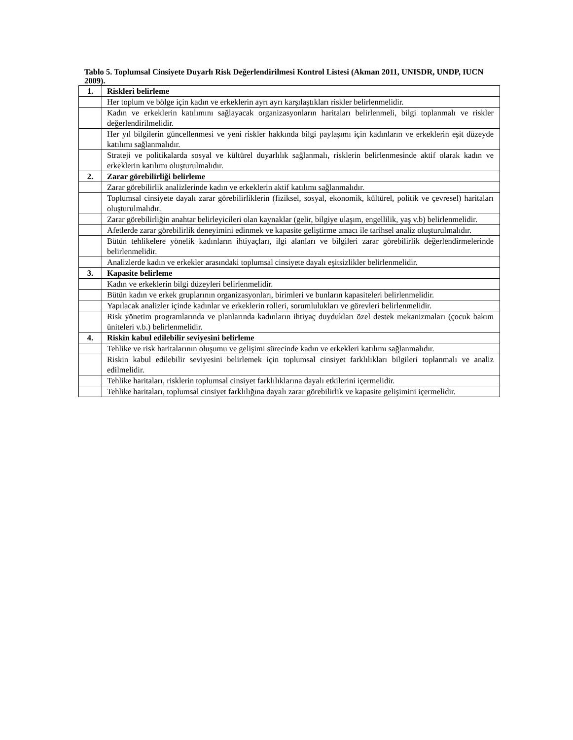Tablo 5. Toplumsal Cinsiyete Duyarlı Risk Değerlendirilmesi Kontrol Listesi (Akman 2011, UNISDR, UNDP, IUCN 2009).
| 1. | Riskleri belirleme |
| | Her toplum ve bölge için kadın ve erkeklerin ayrı ayrı karşılaştıkları riskler belirlenmelidir. |
| | Kadın ve erkeklerin katılımını sağlayacak organizasyonların haritaları belirlenmeli, bilgi toplanmalı ve riskler değerlendirilmelidir. |
| | Her yıl bilgilerin güncellenmesi ve yeni riskler hakkında bilgi paylaşımı için kadınların ve erkeklerin eşit düzeyde katılımı sağlanmalıdır. |
| | Strateji ve politikalarda sosyal ve kültürel duyarlılık sağlanmalı, risklerin belirlenmesinde aktif olarak kadın ve erkeklerin katılımı oluşturulmalıdır. |
| 2. | Zarar görebilirliği belirleme |
| | Zarar görebilirlik analizlerinde kadın ve erkeklerin aktif katılımı sağlanmalıdır. |
| | Toplumsal cinsiyete dayalı zarar görebilirliklerin (fiziksel, sosyal, ekonomik, kültürel, politik ve çevresel) haritaları oluşturulmalıdır. |
| | Zarar görebilirliğin anahtar belirleyicileri olan kaynaklar (gelir, bilgiye ulaşım, engellilik, yaş v.b) belirlenmelidir. |
| | Afetlerde zarar görebilirlik deneyimini edinmek ve kapasite geliştirme amacı ile tarihsel analiz oluşturulmalıdır. |
| | Bütün tehlikelere yönelik kadınların ihtiyaçları, ilgi alanları ve bilgileri zarar görebilirlik değerlendirmelerinde belirlenmelidir. |
| | Analizlerde kadın ve erkekler arasındaki toplumsal cinsiyete dayalı eşitsizlikler belirlenmelidir. |
| 3. | Kapasite belirleme |
| | Kadın ve erkeklerin bilgi düzeyleri belirlenmelidir. |
| | Bütün kadın ve erkek gruplarının organizasyonları, birimleri ve bunların kapasiteleri belirlenmelidir. |
| | Yapılacak analizler içinde kadınlar ve erkeklerin rolleri, sorumlulukları ve görevleri belirlenmelidir. |
| | Risk yönetim programlarında ve planlarında kadınların ihtiyaç duydukları özel destek mekanizmaları (çocuk bakım üniteleri v.b.) belirlenmelidir. |
| 4. | Riskin kabul edilebilir seviyesini belirleme |
| | Tehlike ve risk haritalarının oluşumu ve gelişimi sürecinde kadın ve erkekleri katılımı sağlanmalıdır. |
| | Riskin kabul edilebilir seviyesini belirlemek için toplumsal cinsiyet farklılıkları bilgileri toplanmalı ve analiz edilmelidir. |
| | Tehlike haritaları, risklerin toplumsal cinsiyet farklılıklarına dayalı etkilerini içermelidir. |
| | Tehlike haritaları, toplumsal cinsiyet farklılığına dayalı zarar görebilirlik ve kapasite gelişimini içermelidir. |